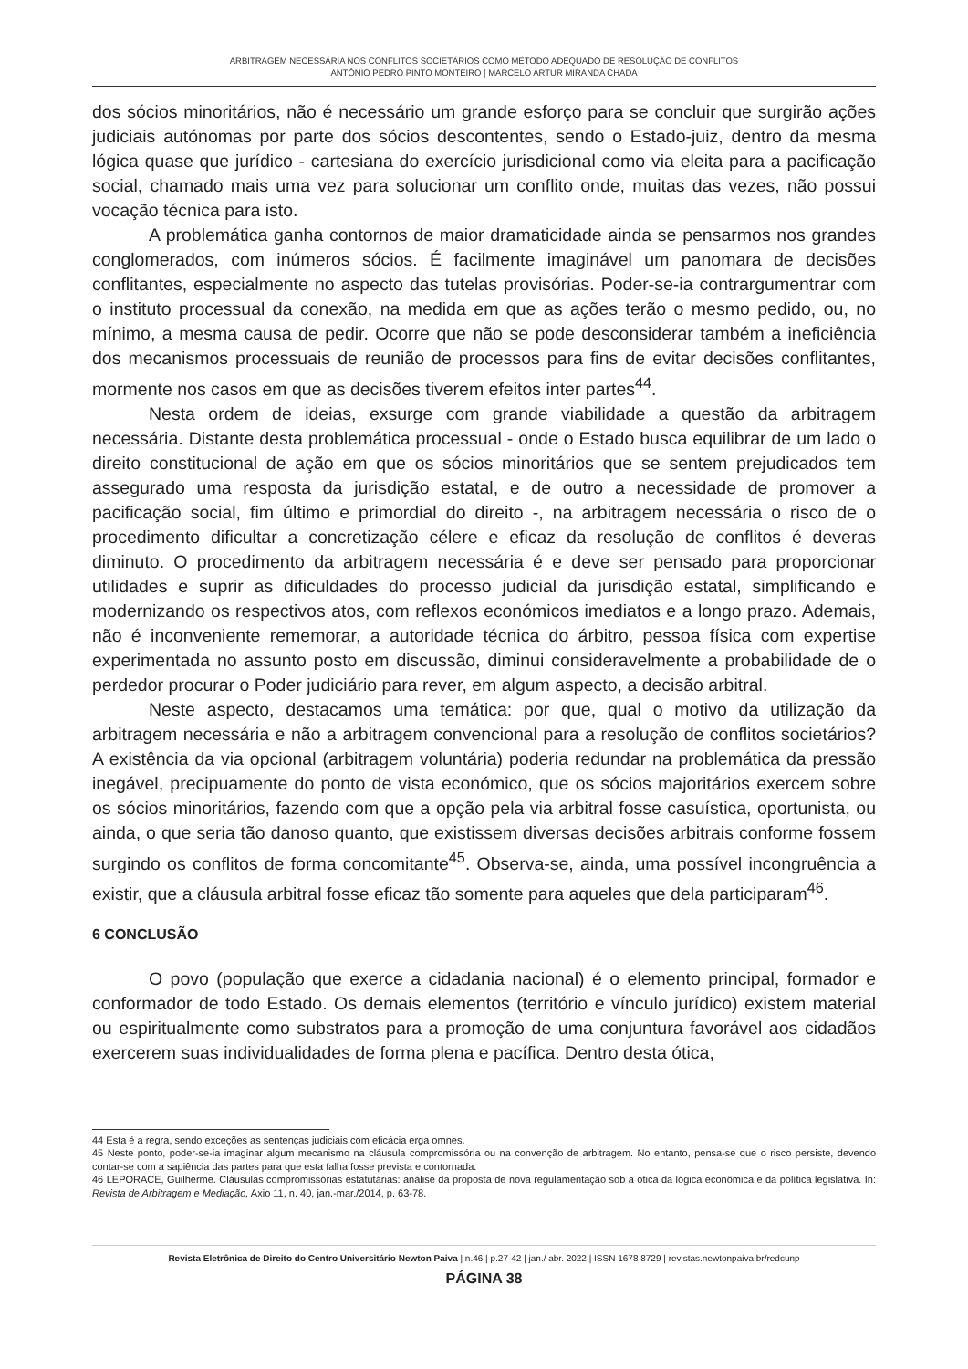ARBITRAGEM NECESSÁRIA NOS CONFLITOS SOCIETÁRIOS COMO MÉTODO ADEQUADO DE RESOLUÇÃO DE CONFLITOS
ANTÓNIO PEDRO PINTO MONTEIRO | MARCELO ARTUR MIRANDA CHADA
dos sócios minoritários, não é necessário um grande esforço para se concluir que surgirão ações judiciais autónomas por parte dos sócios descontentes, sendo o Estado-juiz, dentro da mesma lógica quase que jurídico - cartesiana do exercício jurisdicional como via eleita para a pacificação social, chamado mais uma vez para solucionar um conflito onde, muitas das vezes, não possui vocação técnica para isto.
A problemática ganha contornos de maior dramaticidade ainda se pensarmos nos grandes conglomerados, com inúmeros sócios. É facilmente imaginável um panomara de decisões conflitantes, especialmente no aspecto das tutelas provisórias. Poder-se-ia contrargumentrar com o instituto processual da conexão, na medida em que as ações terão o mesmo pedido, ou, no mínimo, a mesma causa de pedir. Ocorre que não se pode desconsiderar também a ineficiência dos mecanismos processuais de reunião de processos para fins de evitar decisões conflitantes, mormente nos casos em que as decisões tiverem efeitos inter partes<sup>44</sup>.
Nesta ordem de ideias, exsurge com grande viabilidade a questão da arbitragem necessária. Distante desta problemática processual - onde o Estado busca equilibrar de um lado o direito constitucional de ação em que os sócios minoritários que se sentem prejudicados tem assegurado uma resposta da jurisdição estatal, e de outro a necessidade de promover a pacificação social, fim último e primordial do direito -, na arbitragem necessária o risco de o procedimento dificultar a concretização célere e eficaz da resolução de conflitos é deveras diminuto. O procedimento da arbitragem necessária é e deve ser pensado para proporcionar utilidades e suprir as dificuldades do processo judicial da jurisdição estatal, simplificando e modernizando os respectivos atos, com reflexos económicos imediatos e a longo prazo. Ademais, não é inconveniente rememorar, a autoridade técnica do árbitro, pessoa física com expertise experimentada no assunto posto em discussão, diminui consideravelmente a probabilidade de o perdedor procurar o Poder judiciário para rever, em algum aspecto, a decisão arbitral.
Neste aspecto, destacamos uma temática: por que, qual o motivo da utilização da arbitragem necessária e não a arbitragem convencional para a resolução de conflitos societários? A existência da via opcional (arbitragem voluntária) poderia redundar na problemática da pressão inegável, precipuamente do ponto de vista económico, que os sócios majoritários exercem sobre os sócios minoritários, fazendo com que a opção pela via arbitral fosse casuística, oportunista, ou ainda, o que seria tão danoso quanto, que existissem diversas decisões arbitrais conforme fossem surgindo os conflitos de forma concomitante<sup>45</sup>. Observa-se, ainda, uma possível incongruência a existir, que a cláusula arbitral fosse eficaz tão somente para aqueles que dela participaram<sup>46</sup>.
6 CONCLUSÃO
O povo (população que exerce a cidadania nacional) é o elemento principal, formador e conformador de todo Estado. Os demais elementos (território e vínculo jurídico) existem material ou espiritualmente como substratos para a promoção de uma conjuntura favorável aos cidadãos exercerem suas individualidades de forma plena e pacífica. Dentro desta ótica,
44 Esta é a regra, sendo exceções as sentenças judiciais com eficácia erga omnes.
45 Neste ponto, poder-se-ia imaginar algum mecanismo na cláusula compromissória ou na convenção de arbitragem. No entanto, pensa-se que o risco persiste, devendo contar-se com a sapiência das partes para que esta falha fosse prevista e contornada.
46 LEPORACE, Guilherme. Cláusulas compromissórias estatutárias: análise da proposta de nova regulamentação sob a ótica da lógica econômica e da política legislativa. In: Revista de Arbitragem e Mediação, Axio 11, n. 40, jan.-mar./2014, p. 63-78.
Revista Eletrônica de Direito do Centro Universitário Newton Paiva | n.46 | p.27-42 | jan./ abr. 2022 | ISSN 1678 8729 | revistas.newtonpaiva.br/redcunp
PÁGINA 38